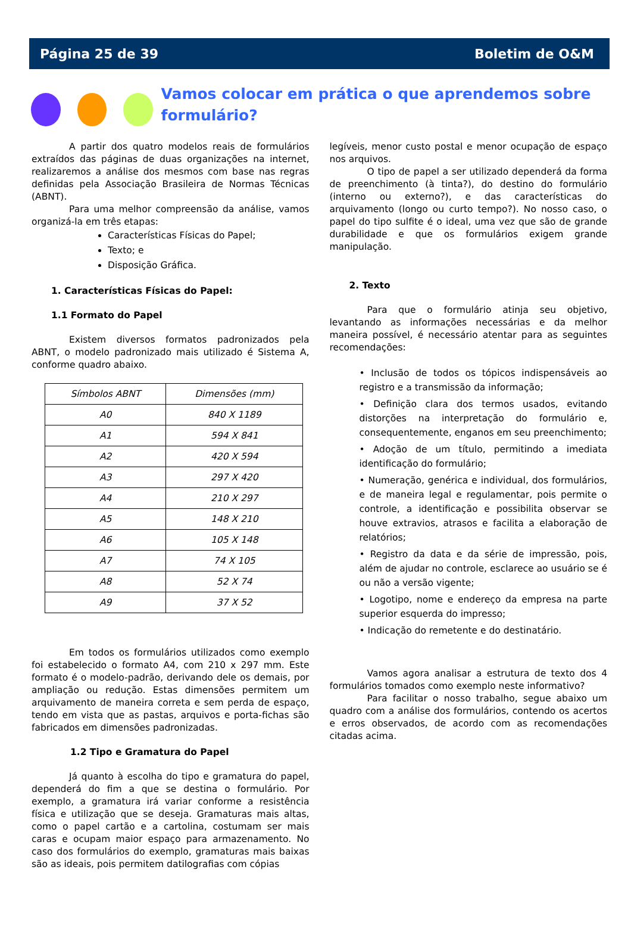Página 25 de 39 Boletim de O&M
Vamos colocar em prática o que aprendemos sobre formulário?
A partir dos quatro modelos reais de formulários extraídos das páginas de duas organizações na internet, realizaremos a análise dos mesmos com base nas regras definidas pela Associação Brasileira de Normas Técnicas (ABNT).
Para uma melhor compreensão da análise, vamos organizá-la em três etapas:
Características Físicas do Papel;
Texto; e
Disposição Gráfica.
1. Características Físicas do Papel:
1.1 Formato do Papel
Existem diversos formatos padronizados pela ABNT, o modelo padronizado mais utilizado é Sistema A, conforme quadro abaixo.
| Símbolos ABNT | Dimensões (mm) |
| --- | --- |
| A0 | 840 X 1189 |
| A1 | 594 X 841 |
| A2 | 420 X 594 |
| A3 | 297 X 420 |
| A4 | 210 X 297 |
| A5 | 148 X 210 |
| A6 | 105 X 148 |
| A7 | 74 X 105 |
| A8 | 52 X 74 |
| A9 | 37 X 52 |
Em todos os formulários utilizados como exemplo foi estabelecido o formato A4, com 210 x 297 mm. Este formato é o modelo-padrão, derivando dele os demais, por ampliação ou redução. Estas dimensões permitem um arquivamento de maneira correta e sem perda de espaço, tendo em vista que as pastas, arquivos e porta-fichas são fabricados em dimensões padronizadas.
1.2 Tipo e Gramatura do Papel
Já quanto à escolha do tipo e gramatura do papel, dependerá do fim a que se destina o formulário. Por exemplo, a gramatura irá variar conforme a resistência física e utilização que se deseja. Gramaturas mais altas, como o papel cartão e a cartolina, costumam ser mais caras e ocupam maior espaço para armazenamento. No caso dos formulários do exemplo, gramaturas mais baixas são as ideais, pois permitem datilografias com cópias
legíveis, menor custo postal e menor ocupação de espaço nos arquivos.
O tipo de papel a ser utilizado dependerá da forma de preenchimento (à tinta?), do destino do formulário (interno ou externo?), e das características do arquivamento (longo ou curto tempo?). No nosso caso, o papel do tipo sulfite é o ideal, uma vez que são de grande durabilidade e que os formulários exigem grande manipulação.
2. Texto
Para que o formulário atinja seu objetivo, levantando as informações necessárias e da melhor maneira possível, é necessário atentar para as seguintes recomendações:
• Inclusão de todos os tópicos indispensáveis ao registro e a transmissão da informação;
• Definição clara dos termos usados, evitando distorções na interpretação do formulário e, consequentemente, enganos em seu preenchimento;
• Adoção de um título, permitindo a imediata identificação do formulário;
• Numeração, genérica e individual, dos formulários, e de maneira legal e regulamentar, pois permite o controle, a identificação e possibilita observar se houve extravios, atrasos e facilita a elaboração de relatórios;
• Registro da data e da série de impressão, pois, além de ajudar no controle, esclarece ao usuário se é ou não a versão vigente;
• Logotipo, nome e endereço da empresa na parte superior esquerda do impresso;
• Indicação do remetente e do destinatário.
Vamos agora analisar a estrutura de texto dos 4 formulários tomados como exemplo neste informativo?
Para facilitar o nosso trabalho, segue abaixo um quadro com a análise dos formulários, contendo os acertos e erros observados, de acordo com as recomendações citadas acima.